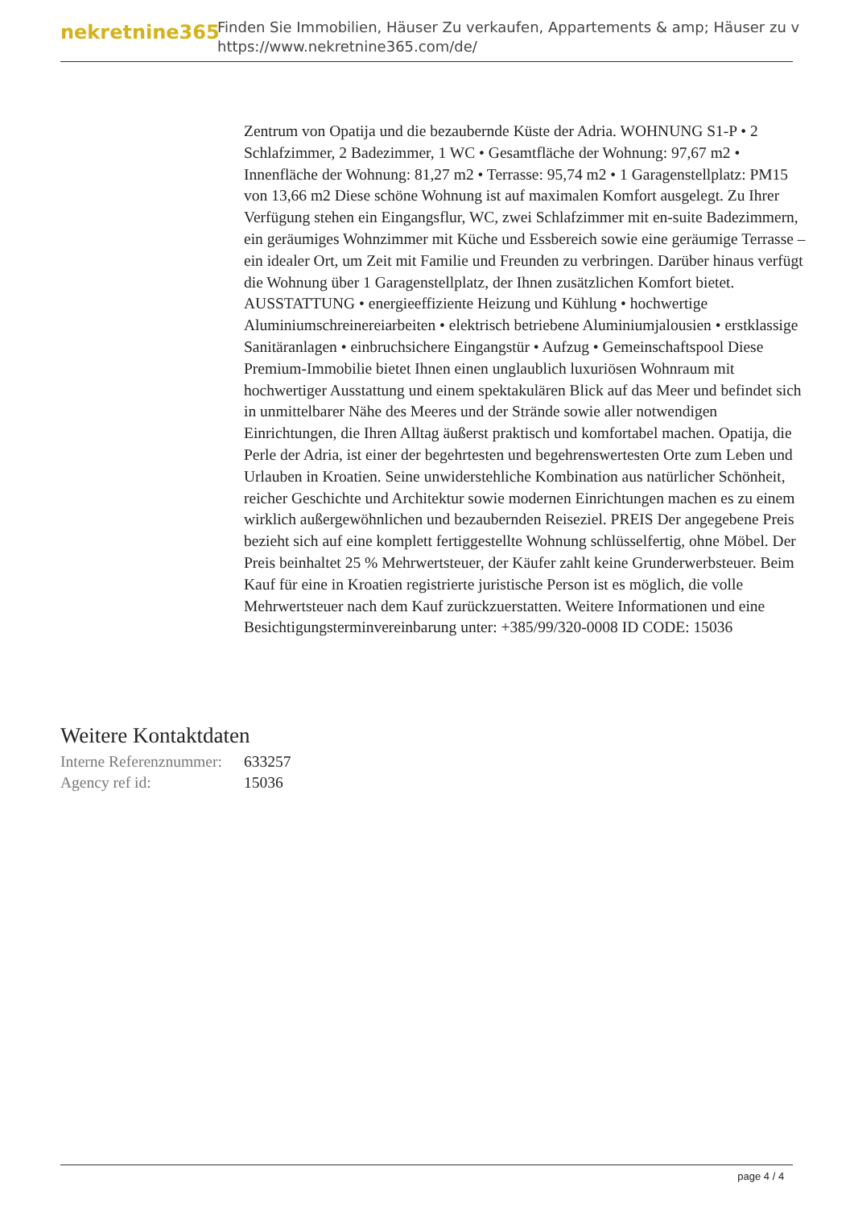nekretnine365
Finden Sie Immobilien, Häuser Zu verkaufen, Appartements & amp; Häuser zu v
https://www.nekretnine365.com/de/
Zentrum von Opatija und die bezaubernde Küste der Adria. WOHNUNG S1-P • 2 Schlafzimmer, 2 Badezimmer, 1 WC • Gesamtfläche der Wohnung: 97,67 m2 • Innenfläche der Wohnung: 81,27 m2 • Terrasse: 95,74 m2 • 1 Garagenstellplatz: PM15 von 13,66 m2 Diese schöne Wohnung ist auf maximalen Komfort ausgelegt. Zu Ihrer Verfügung stehen ein Eingangsflur, WC, zwei Schlafzimmer mit en-suite Badezimmern, ein geräumiges Wohnzimmer mit Küche und Essbereich sowie eine geräumige Terrasse – ein idealer Ort, um Zeit mit Familie und Freunden zu verbringen. Darüber hinaus verfügt die Wohnung über 1 Garagenstellplatz, der Ihnen zusätzlichen Komfort bietet. AUSSTATTUNG • energieeffiziente Heizung und Kühlung • hochwertige Aluminiumschreinereiarbeiten • elektrisch betriebene Aluminiumjalousien • erstklassige Sanitäranlagen • einbruchsichere Eingangstür • Aufzug • Gemeinschaftspool Diese Premium-Immobilie bietet Ihnen einen unglaublich luxuriösen Wohnraum mit hochwertiger Ausstattung und einem spektakulären Blick auf das Meer und befindet sich in unmittelbarer Nähe des Meeres und der Strände sowie aller notwendigen Einrichtungen, die Ihren Alltag äußerst praktisch und komfortabel machen. Opatija, die Perle der Adria, ist einer der begehrtesten und begehrenswertesten Orte zum Leben und Urlauben in Kroatien. Seine unwiderstehliche Kombination aus natürlicher Schönheit, reicher Geschichte und Architektur sowie modernen Einrichtungen machen es zu einem wirklich außergewöhnlichen und bezaubernden Reiseziel. PREIS Der angegebene Preis bezieht sich auf eine komplett fertiggestellte Wohnung schlüsselfertig, ohne Möbel. Der Preis beinhaltet 25 % Mehrwertsteuer, der Käufer zahlt keine Grunderwerbsteuer. Beim Kauf für eine in Kroatien registrierte juristische Person ist es möglich, die volle Mehrwertsteuer nach dem Kauf zurückzuerstatten. Weitere Informationen und eine Besichtigungsterminvereinbarung unter: +385/99/320-0008 ID CODE: 15036
Weitere Kontaktdaten
| Interne Referenznummer: | 633257 |
| Agency ref id: | 15036 |
page 4 / 4